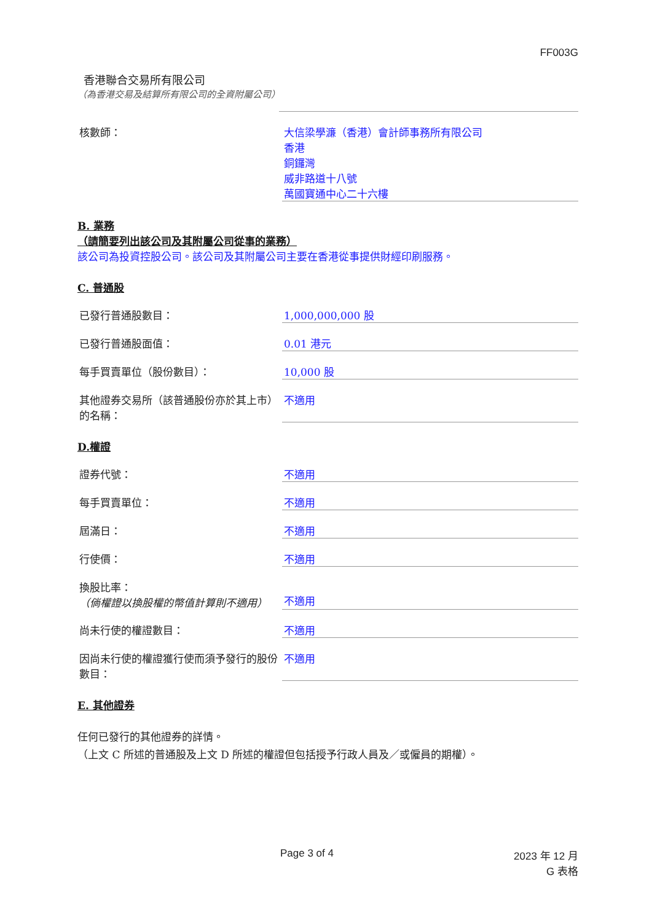FF003G
香港聯合交易所有限公司
（為香港交易及結算所有限公司的全資附屬公司）
核數師： 大信梁學濂（香港）會計師事務所有限公司
香港
銅鑼灣
威非路道十八號
萬國寶通中心二十六樓
B. 業務
（請簡要列出該公司及其附屬公司從事的業務）
該公司為投資控股公司。該公司及其附屬公司主要在香港從事提供財經印刷服務。
C. 普通股
已發行普通股數目： 1,000,000,000 股
已發行普通股面值： 0.01 港元
每手買賣單位（股份數目）： 10,000 股
其他證券交易所（該普通股份亦於其上市）的名稱：
不適用
D.權證
證券代號： 不適用
每手買賣單位： 不適用
屆滿日： 不適用
行使價： 不適用
換股比率：
（倘權證以換股權的幣值計算則不適用）
不適用
尚未行使的權證數目： 不適用
因尚未行使的權證獲行使而須予發行的股份數目：
不適用
E. 其他證券
任何已發行的其他證券的詳情。
（上文 C 所述的普通股及上文 D 所述的權證但包括授予行政人員及／或僱員的期權）。
Page 3 of 4 2023 年 12 月
G 表格